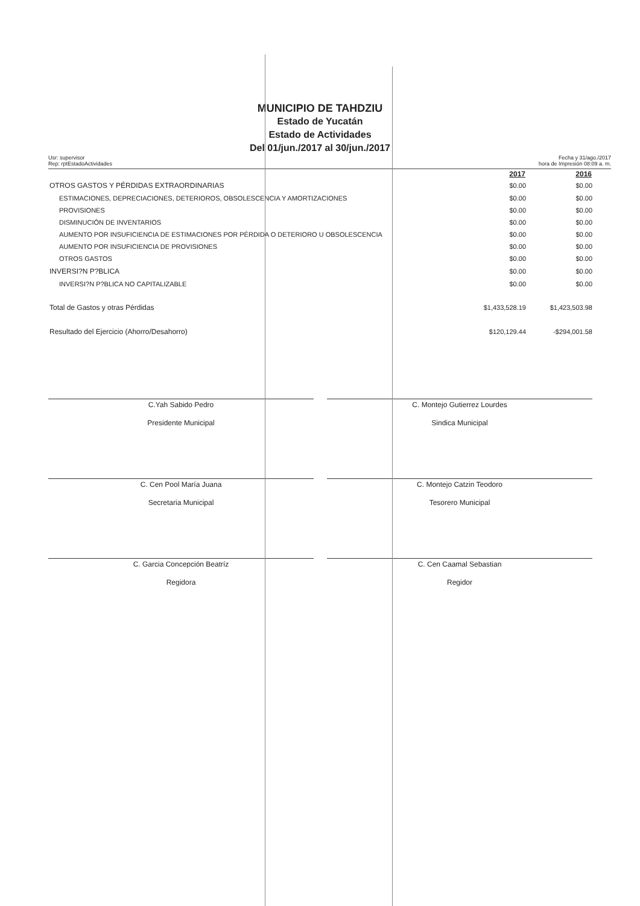MUNICIPIO DE TAHDZIU
Estado de Yucatán
Estado de Actividades
Del 01/jun./2017 al 30/jun./2017
Usr: supervisor
Rep: rptEstadoActividades
Fecha y 31/ago./2017
hora de Impresión 08:09 a. m.
| | 2017 | 2016 |
| OTROS GASTOS Y PÉRDIDAS EXTRAORDINARIAS | $0.00 | $0.00 |
| ESTIMACIONES, DEPRECIACIONES, DETERIOROS, OBSOLESCENCIA Y AMORTIZACIONES | $0.00 | $0.00 |
| PROVISIONES | $0.00 | $0.00 |
| DISMINUCIÓN DE INVENTARIOS | $0.00 | $0.00 |
| AUMENTO POR INSUFICIENCIA DE ESTIMACIONES POR PÉRDIDA O DETERIORO U OBSOLESCENCIA | $0.00 | $0.00 |
| AUMENTO POR INSUFICIENCIA DE PROVISIONES | $0.00 | $0.00 |
| OTROS GASTOS | $0.00 | $0.00 |
| INVERSI?N P?BLICA | $0.00 | $0.00 |
| INVERSI?N P?BLICA NO CAPITALIZABLE | $0.00 | $0.00 |
| Total de Gastos y otras Pérdidas | $1,433,528.19 | $1,423,503.98 |
| Resultado del Ejercicio (Ahorro/Desahorro) | $120,129.44 | -$294,001.58 |
C.Yah Sabido Pedro
Presidente Municipal
C. Montejo Gutierrez Lourdes
Sindica Municipal
C. Cen Pool María Juana
Secretaria Municipal
C. Montejo Catzin Teodoro
Tesorero Municipal
C. Garcia Concepción Beatríz
Regidora
C. Cen Caamal Sebastian
Regidor